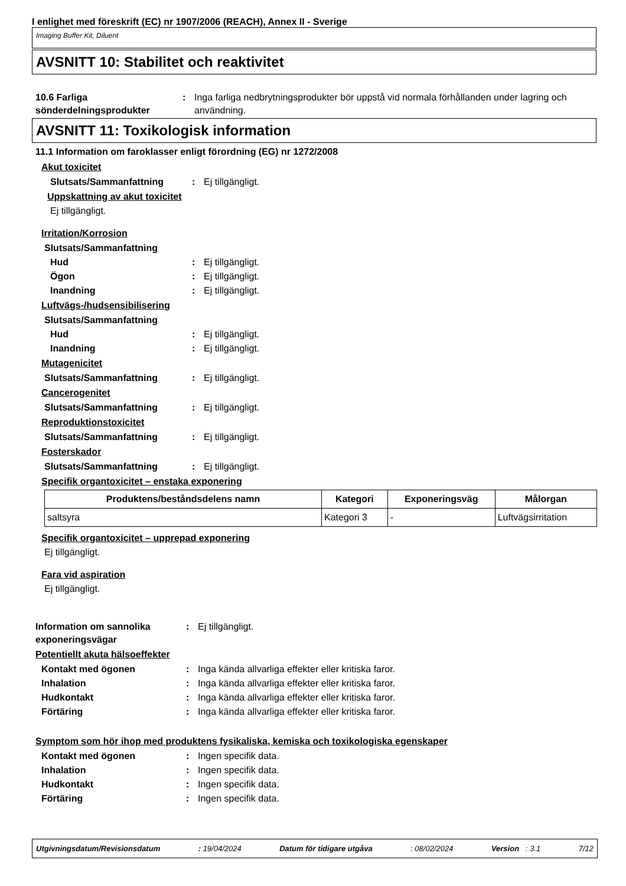I enlighet med föreskrift (EC) nr 1907/2006 (REACH), Annex II - Sverige
Imaging Buffer Kit, Diluent
AVSNITT 10: Stabilitet och reaktivitet
10.6 Farliga sönderdelningsprodukter
: Inga farliga nedbrytningsprodukter bör uppstå vid normala förhållanden under lagring och användning.
AVSNITT 11: Toxikologisk information
11.1 Information om faroklasser enligt förordning (EG) nr 1272/2008
Akut toxicitet
Slutsats/Sammanfattning : Ej tillgängligt.
Uppskattning av akut toxicitet
Ej tillgängligt.
Irritation/Korrosion
Slutsats/Sammanfattning
Hud : Ej tillgängligt.
Ögon : Ej tillgängligt.
Inandning : Ej tillgängligt.
Luftvägs-/hudsensibilisering
Slutsats/Sammanfattning
Hud : Ej tillgängligt.
Inandning : Ej tillgängligt.
Mutagenicitet
Slutsats/Sammanfattning : Ej tillgängligt.
Cancerogenitet
Slutsats/Sammanfattning : Ej tillgängligt.
Reproduktionstoxicitet
Slutsats/Sammanfattning : Ej tillgängligt.
Fosterskador
Slutsats/Sammanfattning : Ej tillgängligt.
Specifik organtoxicitet – enstaka exponering
| Produktens/beståndsdelens namn | Kategori | Exponeringsväg | Målorgan |
| --- | --- | --- | --- |
| saltsyra | Kategori 3 | - | Luftvägsirritation |
Specifik organtoxicitet – upprepad exponering
Ej tillgängligt.
Fara vid aspiration
Ej tillgängligt.
Information om sannolika exponeringsvägar
: Ej tillgängligt.
Potentiellt akuta hälsoeffekter
Kontakt med ögonen : Inga kända allvarliga effekter eller kritiska faror.
Inhalation : Inga kända allvarliga effekter eller kritiska faror.
Hudkontakt : Inga kända allvarliga effekter eller kritiska faror.
Förtäring : Inga kända allvarliga effekter eller kritiska faror.
Symptom som hör ihop med produktens fysikaliska, kemiska och toxikologiska egenskaper
Kontakt med ögonen : Ingen specifik data.
Inhalation : Ingen specifik data.
Hudkontakt : Ingen specifik data.
Förtäring : Ingen specifik data.
Utgivningsdatum/Revisionsdatum: 19/04/2024 Datum för tidigare utgåva: 08/02/2024 Version : 3.1 7/12